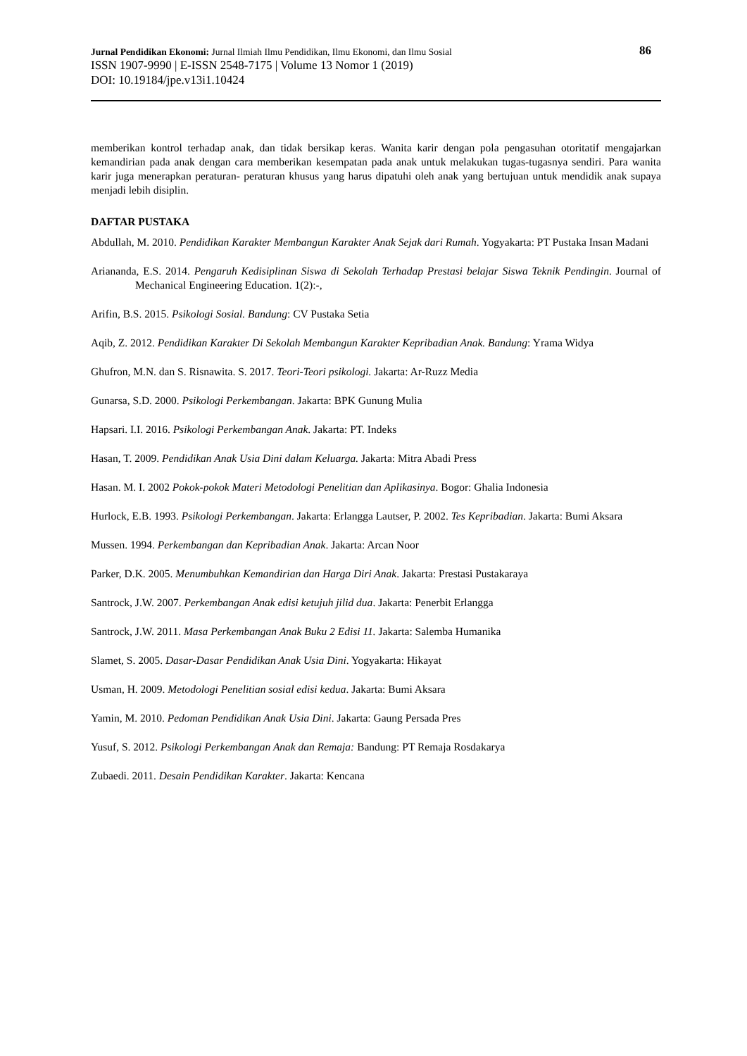Jurnal Pendidikan Ekonomi: Jurnal Ilmiah Ilmu Pendidikan, Ilmu Ekonomi, dan Ilmu Sosial 86
ISSN 1907-9990 | E-ISSN 2548-7175 | Volume 13 Nomor 1 (2019)
DOI: 10.19184/jpe.v13i1.10424
memberikan kontrol terhadap anak, dan tidak bersikap keras. Wanita karir dengan pola pengasuhan otoritatif mengajarkan kemandirian pada anak dengan cara memberikan kesempatan pada anak untuk melakukan tugas-tugasnya sendiri. Para wanita karir juga menerapkan peraturan- peraturan khusus yang harus dipatuhi oleh anak yang bertujuan untuk mendidik anak supaya menjadi lebih disiplin.
DAFTAR PUSTAKA
Abdullah, M. 2010. Pendidikan Karakter Membangun Karakter Anak Sejak dari Rumah. Yogyakarta: PT Pustaka Insan Madani
Ariananda, E.S. 2014. Pengaruh Kedisiplinan Siswa di Sekolah Terhadap Prestasi belajar Siswa Teknik Pendingin. Journal of Mechanical Engineering Education. 1(2):-,
Arifin, B.S. 2015. Psikologi Sosial. Bandung: CV Pustaka Setia
Aqib, Z. 2012. Pendidikan Karakter Di Sekolah Membangun Karakter Kepribadian Anak. Bandung: Yrama Widya
Ghufron, M.N. dan S. Risnawita. S. 2017. Teori-Teori psikologi. Jakarta: Ar-Ruzz Media
Gunarsa, S.D. 2000. Psikologi Perkembangan. Jakarta: BPK Gunung Mulia
Hapsari. I.I. 2016. Psikologi Perkembangan Anak. Jakarta: PT. Indeks
Hasan, T. 2009. Pendidikan Anak Usia Dini dalam Keluarga. Jakarta: Mitra Abadi Press
Hasan. M. I. 2002 Pokok-pokok Materi Metodologi Penelitian dan Aplikasinya. Bogor: Ghalia Indonesia
Hurlock, E.B. 1993. Psikologi Perkembangan. Jakarta: Erlangga Lautser, P. 2002. Tes Kepribadian. Jakarta: Bumi Aksara
Mussen. 1994. Perkembangan dan Kepribadian Anak. Jakarta: Arcan Noor
Parker, D.K. 2005. Menumbuhkan Kemandirian dan Harga Diri Anak. Jakarta: Prestasi Pustakaraya
Santrock, J.W. 2007. Perkembangan Anak edisi ketujuh jilid dua. Jakarta: Penerbit Erlangga
Santrock, J.W. 2011. Masa Perkembangan Anak Buku 2 Edisi 11. Jakarta: Salemba Humanika
Slamet, S. 2005. Dasar-Dasar Pendidikan Anak Usia Dini. Yogyakarta: Hikayat
Usman, H. 2009. Metodologi Penelitian sosial edisi kedua. Jakarta: Bumi Aksara
Yamin, M. 2010. Pedoman Pendidikan Anak Usia Dini. Jakarta: Gaung Persada Pres
Yusuf, S. 2012. Psikologi Perkembangan Anak dan Remaja: Bandung: PT Remaja Rosdakarya
Zubaedi. 2011. Desain Pendidikan Karakter. Jakarta: Kencana